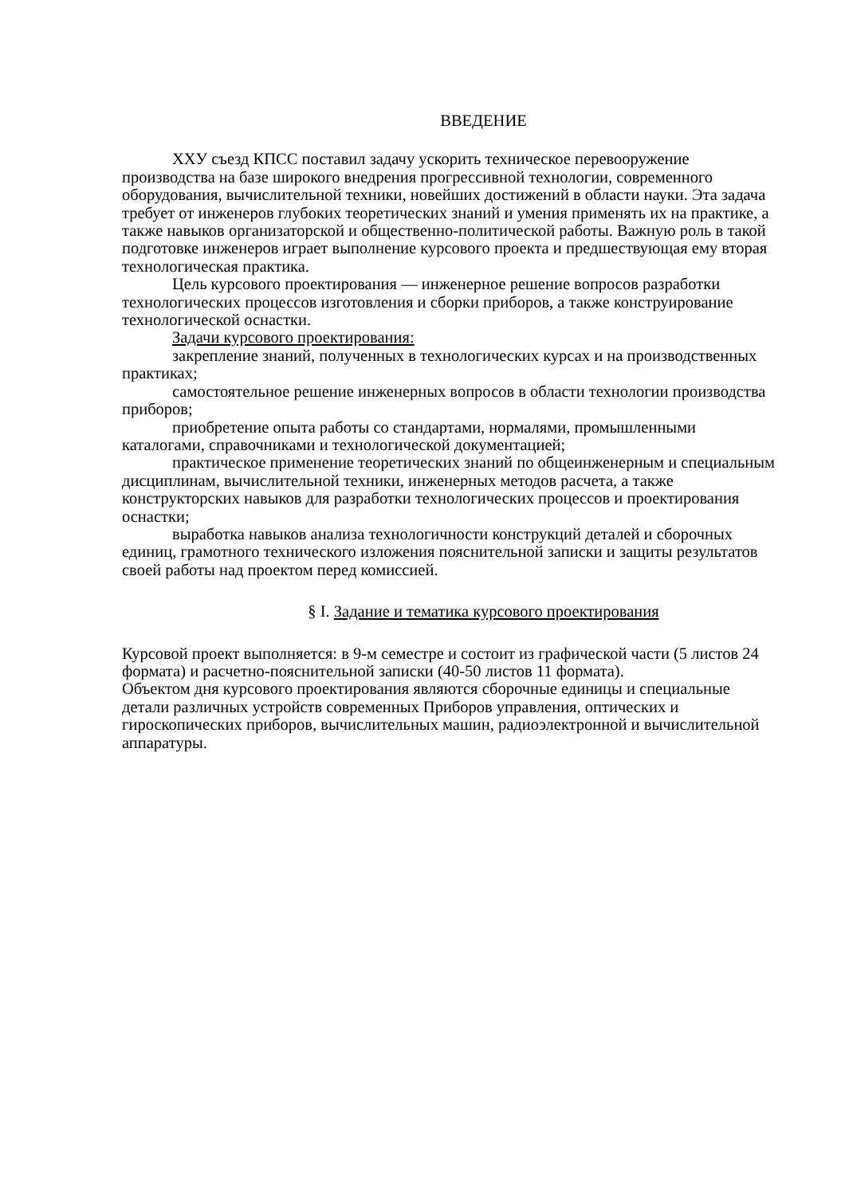ВВЕДЕНИЕ
ХХУ съезд КПСС поставил задачу ускорить техническое перевооружение производства на базе широкого внедрения прогрессивной технологии, современного оборудования, вычислительной техники, новейших достижений в области науки. Эта задача требует от инженеров глубоких теоретических знаний и умения применять их на практике, а также навыков организаторской и общественно-политической работы. Важную роль в такой подготовке инженеров играет выполнение курсового проекта и предшествующая ему вторая технологическая практика.
Цель курсового проектирования — инженерное решение вопросов разработки технологических процессов изготовления и сборки приборов, а также конструирование технологической оснастки.
Задачи курсового проектирования:
закрепление знаний, полученных в технологических курсах и на производственных практиках;
самостоятельное решение инженерных вопросов в области технологии производства приборов;
приобретение опыта работы со стандартами, нормалями, промышленными каталогами, справочниками и технологической документацией;
практическое применение теоретических знаний по общеинженерным и специальным дисциплинам, вычислительной техники, инженерных методов расчета, а также конструкторских навыков для разработки технологических процессов и проектирования оснастки;
выработка навыков анализа технологичности конструкций деталей и сборочных единиц, грамотного технического изложения пояснительной записки и защиты результатов своей работы над проектом перед комиссией.
§ I. Задание и тематика курсового проектирования
Курсовой проект выполняется: в 9-м семестре и состоит из графической части (5 листов 24 формата) и расчетно-пояснительной записки (40-50 листов 11 формата).
Объектом дня курсового проектирования являются сборочные единицы и специальные детали различных устройств современных Приборов управления, оптических и гироскопических приборов, вычислительных машин, радиоэлектронной и вычислительной аппаратуры.